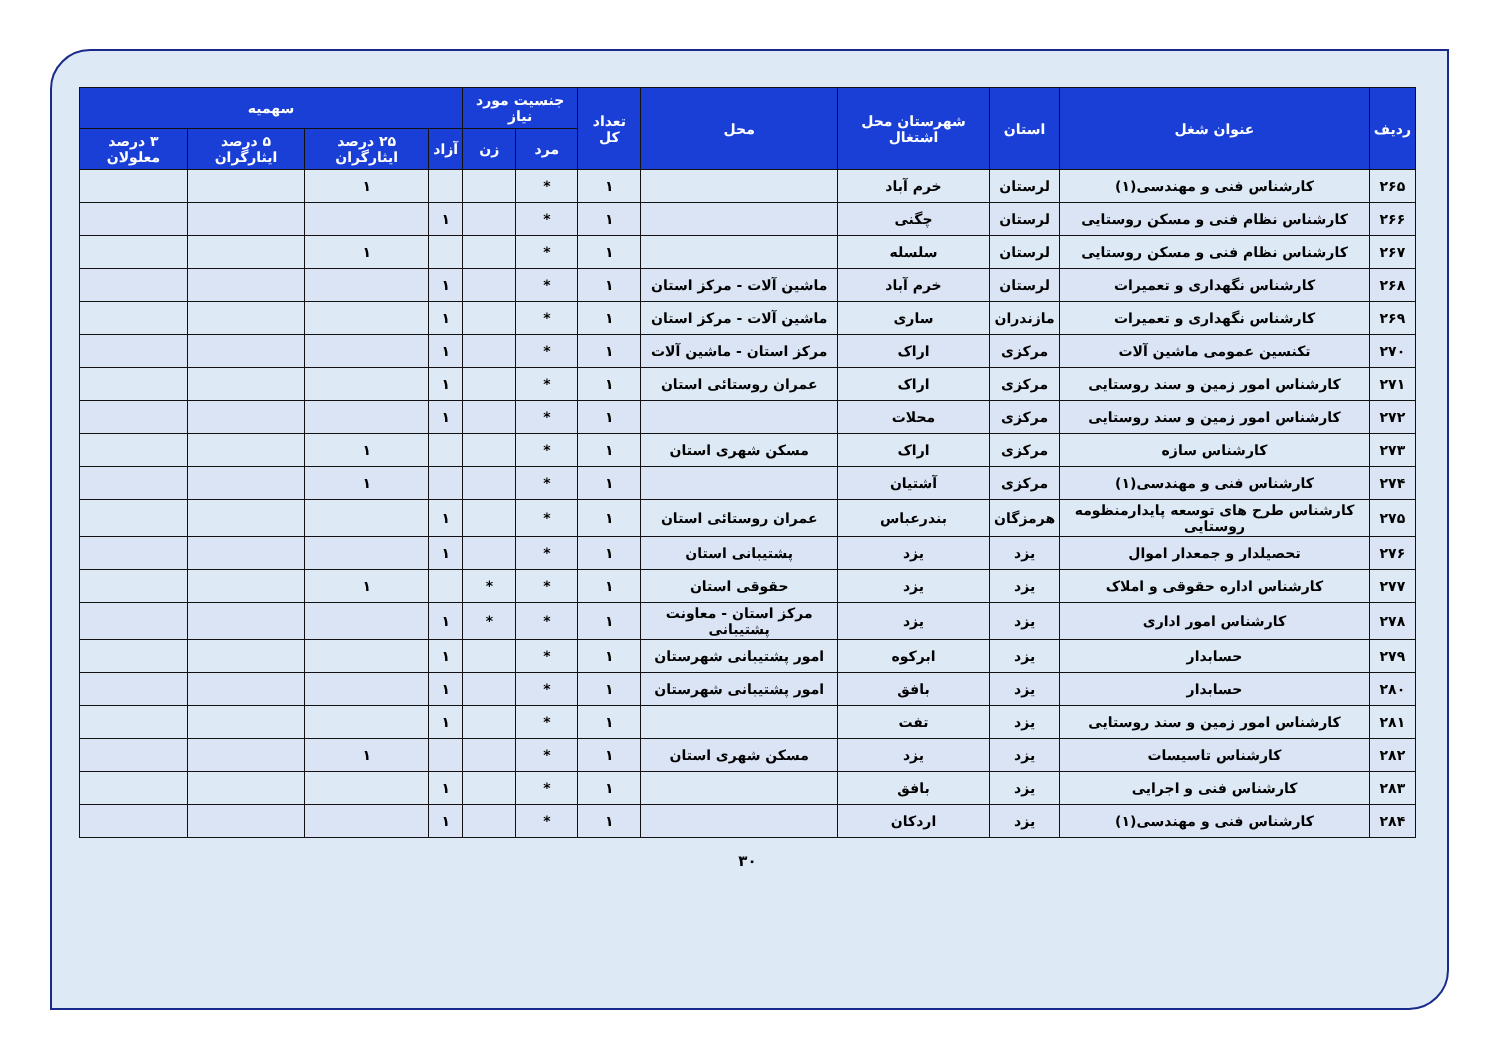| ردیف | عنوان شغل | استان | شهرستان محل اشتغال | محل | تعداد کل | جنسیت مورد نیاز | | سهمیه | | | |
| --- | --- | --- | --- | --- | --- | --- | --- | --- | --- | --- | --- |
| | | | | | | مرد | زن | آزاد | ۲۵ درصد ایثارگران | ۵ درصد ایثارگران | ۳ درصد معلولان |
| ۲۶۵ | کارشناس فنی و مهندسی(۱) | لرستان | خرم آباد | | ۱ | * | | | ۱ | | |
| ۲۶۶ | کارشناس نظام فنی و مسکن روستایی | لرستان | چگنی | | ۱ | * | | ۱ | | | |
| ۲۶۷ | کارشناس نظام فنی و مسکن روستایی | لرستان | سلسله | | ۱ | * | | | ۱ | | |
| ۲۶۸ | کارشناس نگهداری و تعمیرات | لرستان | خرم آباد | ماشین آلات - مرکز استان | ۱ | * | | ۱ | | | |
| ۲۶۹ | کارشناس نگهداری و تعمیرات | مازندران | ساری | ماشین آلات - مرکز استان | ۱ | * | | ۱ | | | |
| ۲۷۰ | تکنسین عمومی ماشین آلات | مرکزی | اراک | مرکز استان - ماشین آلات | ۱ | * | | ۱ | | | |
| ۲۷۱ | کارشناس امور زمین و سند روستایی | مرکزی | اراک | عمران روستائی استان | ۱ | * | | ۱ | | | |
| ۲۷۲ | کارشناس امور زمین و سند روستایی | مرکزی | محلات | | ۱ | * | | ۱ | | | |
| ۲۷۳ | کارشناس سازه | مرکزی | اراک | مسکن شهری استان | ۱ | * | | | ۱ | | |
| ۲۷۴ | کارشناس فنی و مهندسی(۱) | مرکزی | آشتیان | | ۱ | * | | | ۱ | | |
| ۲۷۵ | کارشناس طرح های توسعه پایدارمنظومه روستایی | هرمزگان | بندرعباس | عمران روستائی استان | ۱ | * | | ۱ | | | |
| ۲۷۶ | تحصیلدار و جمعدار اموال | یزد | یزد | پشتیبانی استان | ۱ | * | | ۱ | | | |
| ۲۷۷ | کارشناس اداره حقوقی و املاک | یزد | یزد | حقوقی استان | ۱ | * | * | | ۱ | | |
| ۲۷۸ | کارشناس امور اداری | یزد | یزد | مرکز استان - معاونت پشتیبانی | ۱ | * | * | ۱ | | | |
| ۲۷۹ | حسابدار | یزد | ابرکوه | امور پشتیبانی شهرستان | ۱ | * | | ۱ | | | |
| ۲۸۰ | حسابدار | یزد | بافق | امور پشتیبانی شهرستان | ۱ | * | | ۱ | | | |
| ۲۸۱ | کارشناس امور زمین و سند روستایی | یزد | تفت | | ۱ | * | | ۱ | | | |
| ۲۸۲ | کارشناس تاسیسات | یزد | یزد | مسکن شهری استان | ۱ | * | | | ۱ | | |
| ۲۸۳ | کارشناس فنی و اجرایی | یزد | بافق | | ۱ | * | | ۱ | | | |
| ۲۸۴ | کارشناس فنی و مهندسی(۱) | یزد | اردکان | | ۱ | * | | ۱ | | | |
۳۰